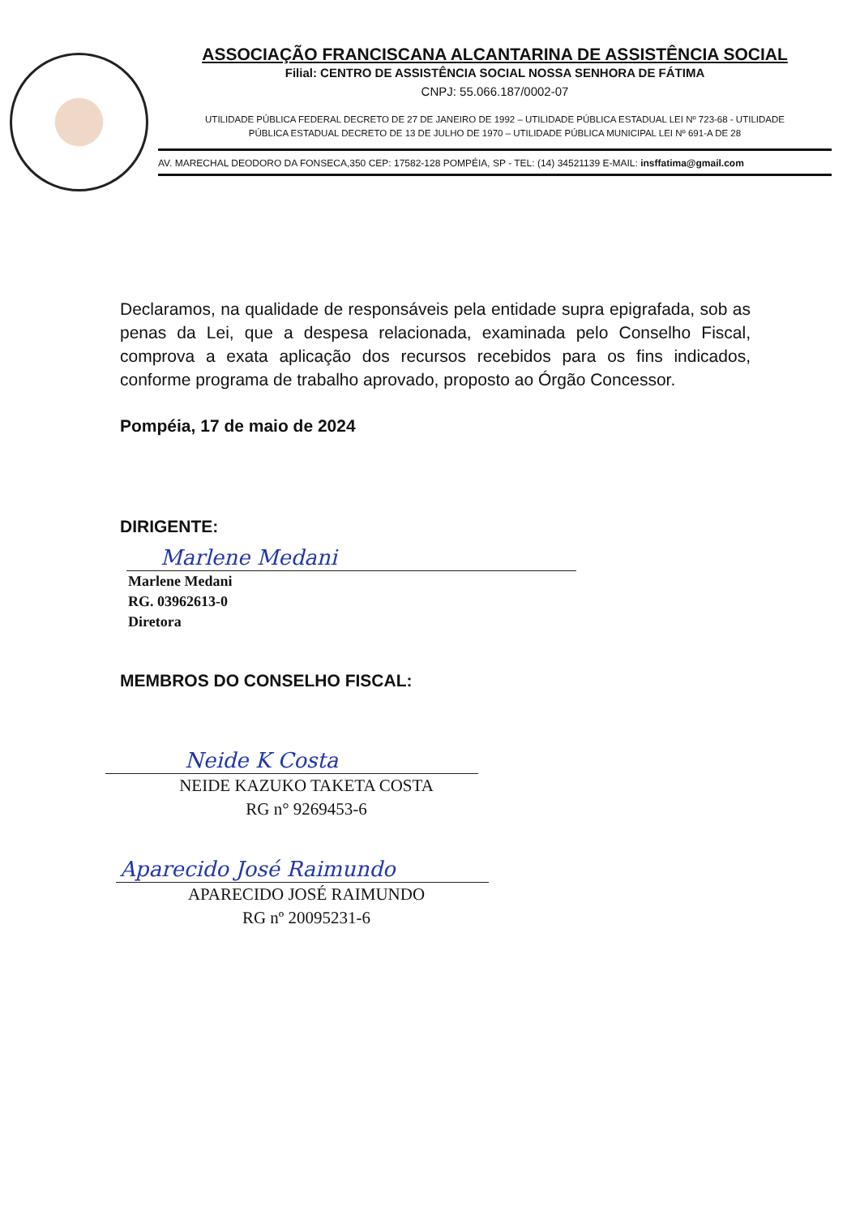ASSOCIAÇÃO FRANCISCANA ALCANTARINA DE ASSISTÊNCIA SOCIAL
Filial: CENTRO DE ASSISTÊNCIA SOCIAL NOSSA SENHORA DE FÁTIMA
CNPJ: 55.066.187/0002-07
UTILIDADE PÚBLICA FEDERAL DECRETO DE 27 DE JANEIRO DE 1992 – UTILIDADE PÚBLICA ESTADUAL LEI Nº 723-68 - UTILIDADE
PÚBLICA ESTADUAL DECRETO DE 13 DE JULHO DE 1970 – UTILIDADE PÚBLICA MUNICIPAL LEI Nº 691-A DE 28
AV. MARECHAL DEODORO DA FONSECA,350 CEP: 17582-128 POMPÉIA, SP - TEL: (14) 34521139 E-MAIL: insffatima@gmail.com
Declaramos, na qualidade de responsáveis pela entidade supra epigrafada, sob as penas da Lei, que a despesa relacionada, examinada pelo Conselho Fiscal, comprova a exata aplicação dos recursos recebidos para os fins indicados, conforme programa de trabalho aprovado, proposto ao Órgão Concessor.
Pompéia, 17 de maio de 2024
DIRIGENTE:
Marlene Medani
Marlene Medani
RG. 03962613-0
Diretora
MEMBROS DO CONSELHO FISCAL:
Neide K Costa
NEIDE KAZUKO TAKETA COSTA
RG n° 9269453-6
Aparecido José Raimundo
APARECIDO JOSÉ RAIMUNDO
RG nº 20095231-6